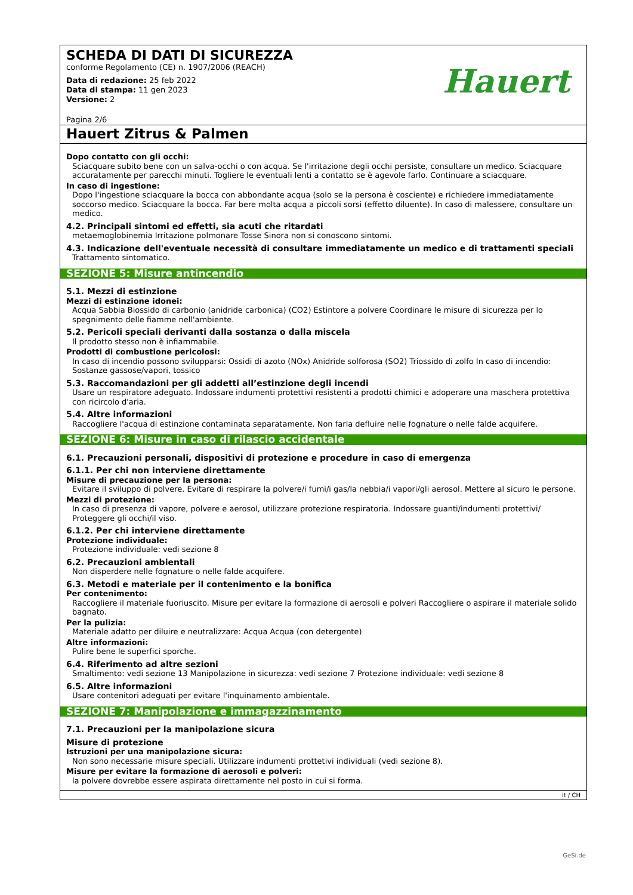SCHEDA DI DATI DI SICUREZZA
conforme Regolamento (CE) n. 1907/2006 (REACH)
Data di redazione: 25 feb 2022
Data di stampa: 11 gen 2023
Versione: 2
Pagina 2/6
Hauert
Hauert Zitrus & Palmen
Dopo contatto con gli occhi:
Sciacquare subito bene con un salva-occhi o con acqua. Se l'irritazione degli occhi persiste, consultare un medico. Sciacquare accuratamente per parecchi minuti. Togliere le eventuali lenti a contatto se è agevole farlo. Continuare a sciacquare.
In caso di ingestione:
Dopo l'ingestione sciacquare la bocca con abbondante acqua (solo se la persona è cosciente) e richiedere immediatamente soccorso medico. Sciacquare la bocca. Far bere molta acqua a piccoli sorsi (effetto diluente). In caso di malessere, consultare un medico.
4.2. Principali sintomi ed effetti, sia acuti che ritardati
metaemoglobinemia Irritazione polmonare Tosse Sinora non si conoscono sintomi.
4.3. Indicazione dell'eventuale necessità di consultare immediatamente un medico e di trattamenti speciali
Trattamento sintomatico.
SEZIONE 5: Misure antincendio
5.1. Mezzi di estinzione
Mezzi di estinzione idonei:
Acqua Sabbia Biossido di carbonio (anidride carbonica) (CO2) Estintore a polvere Coordinare le misure di sicurezza per lo spegnimento delle fiamme nell'ambiente.
5.2. Pericoli speciali derivanti dalla sostanza o dalla miscela
Il prodotto stesso non è infiammabile.
Prodotti di combustione pericolosi:
In caso di incendio possono svilupparsi: Ossidi di azoto (NOx) Anidride solforosa (SO2) Triossido di zolfo In caso di incendio: Sostanze gassose/vapori, tossico
5.3. Raccomandazioni per gli addetti all’estinzione degli incendi
Usare un respiratore adeguato. Indossare indumenti protettivi resistenti a prodotti chimici e adoperare una maschera protettiva con ricircolo d'aria.
5.4. Altre informazioni
Raccogliere l'acqua di estinzione contaminata separatamente. Non farla defluire nelle fognature o nelle falde acquifere.
SEZIONE 6: Misure in caso di rilascio accidentale
6.1. Precauzioni personali, dispositivi di protezione e procedure in caso di emergenza
6.1.1. Per chi non interviene direttamente
Misure di precauzione per la persona:
Evitare il sviluppo di polvere. Evitare di respirare la polvere/i fumi/i gas/la nebbia/i vapori/gli aerosol. Mettere al sicuro le persone.
Mezzi di protezione:
In caso di presenza di vapore, polvere e aerosol, utilizzare protezione respiratoria. Indossare guanti/indumenti protettivi/ Proteggere gli occhi/il viso.
6.1.2. Per chi interviene direttamente
Protezione individuale:
Protezione individuale: vedi sezione 8
6.2. Precauzioni ambientali
Non disperdere nelle fognature o nelle falde acquifere.
6.3. Metodi e materiale per il contenimento e la bonifica
Per contenimento:
Raccogliere il materiale fuoriuscito. Misure per evitare la formazione di aerosoli e polveri Raccogliere o aspirare il materiale solido bagnato.
Per la pulizia:
Materiale adatto per diluire e neutralizzare: Acqua Acqua (con detergente)
Altre informazioni:
Pulire bene le superfici sporche.
6.4. Riferimento ad altre sezioni
Smaltimento: vedi sezione 13 Manipolazione in sicurezza: vedi sezione 7 Protezione individuale: vedi sezione 8
6.5. Altre informazioni
Usare contenitori adeguati per evitare l'inquinamento ambientale.
SEZIONE 7: Manipolazione e immagazzinamento
7.1. Precauzioni per la manipolazione sicura
Misure di protezione
Istruzioni per una manipolazione sicura:
Non sono necessarie misure speciali. Utilizzare indumenti prottetivi individuali (vedi sezione 8).
Misure per evitare la formazione di aerosoli e polveri:
la polvere dovrebbe essere aspirata direttamente nel posto in cui si forma.
it / CH
GeSi.de